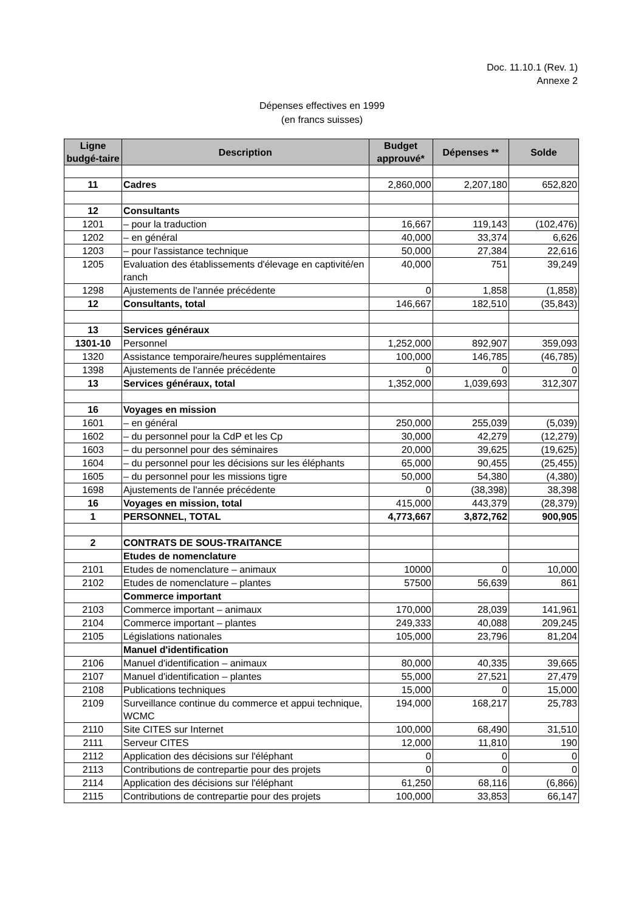Doc. 11.10.1 (Rev. 1)
Annexe 2
Dépenses effectives en 1999
(en francs suisses)
| Ligne budgé-taire | Description | Budget approuvé* | Dépenses ** | Solde |
| --- | --- | --- | --- | --- |
| 11 | Cadres | 2,860,000 | 2,207,180 | 652,820 |
| 12 | Consultants | | | |
| 1201 | – pour la traduction | 16,667 | 119,143 | (102,476) |
| 1202 | – en général | 40,000 | 33,374 | 6,626 |
| 1203 | – pour l'assistance technique | 50,000 | 27,384 | 22,616 |
| 1205 | Evaluation des établissements d'élevage en captivité/en ranch | 40,000 | 751 | 39,249 |
| 1298 | Ajustements de l'année précédente | 0 | 1,858 | (1,858) |
| 12 | Consultants, total | 146,667 | 182,510 | (35,843) |
| 13 | Services généraux | | | |
| 1301-10 | Personnel | 1,252,000 | 892,907 | 359,093 |
| 1320 | Assistance temporaire/heures supplémentaires | 100,000 | 146,785 | (46,785) |
| 1398 | Ajustements de l'année précédente | 0 | 0 | 0 |
| 13 | Services généraux, total | 1,352,000 | 1,039,693 | 312,307 |
| 16 | Voyages en mission | | | |
| 1601 | – en général | 250,000 | 255,039 | (5,039) |
| 1602 | – du personnel pour la CdP et les Cp | 30,000 | 42,279 | (12,279) |
| 1603 | – du personnel pour des séminaires | 20,000 | 39,625 | (19,625) |
| 1604 | – du personnel pour les décisions sur les éléphants | 65,000 | 90,455 | (25,455) |
| 1605 | – du personnel pour les missions tigre | 50,000 | 54,380 | (4,380) |
| 1698 | Ajustements de l'année précédente | 0 | (38,398) | 38,398 |
| 16 | Voyages en mission, total | 415,000 | 443,379 | (28,379) |
| 1 | PERSONNEL, TOTAL | 4,773,667 | 3,872,762 | 900,905 |
| 2 | CONTRATS DE SOUS-TRAITANCE | | | |
| | Etudes de nomenclature | | | |
| 2101 | Etudes de nomenclature – animaux | 10000 | 0 | 10,000 |
| 2102 | Etudes de nomenclature – plantes | 57500 | 56,639 | 861 |
| | Commerce important | | | |
| 2103 | Commerce important – animaux | 170,000 | 28,039 | 141,961 |
| 2104 | Commerce important – plantes | 249,333 | 40,088 | 209,245 |
| 2105 | Législations nationales | 105,000 | 23,796 | 81,204 |
| | Manuel d'identification | | | |
| 2106 | Manuel d'identification – animaux | 80,000 | 40,335 | 39,665 |
| 2107 | Manuel d'identification – plantes | 55,000 | 27,521 | 27,479 |
| 2108 | Publications techniques | 15,000 | 0 | 15,000 |
| 2109 | Surveillance continue du commerce et appui technique, WCMC | 194,000 | 168,217 | 25,783 |
| 2110 | Site CITES sur Internet | 100,000 | 68,490 | 31,510 |
| 2111 | Serveur CITES | 12,000 | 11,810 | 190 |
| 2112 | Application des décisions sur l'éléphant | 0 | 0 | 0 |
| 2113 | Contributions de contrepartie pour des projets | 0 | 0 | 0 |
| 2114 | Application des décisions sur l'éléphant | 61,250 | 68,116 | (6,866) |
| 2115 | Contributions de contrepartie pour des projets | 100,000 | 33,853 | 66,147 |